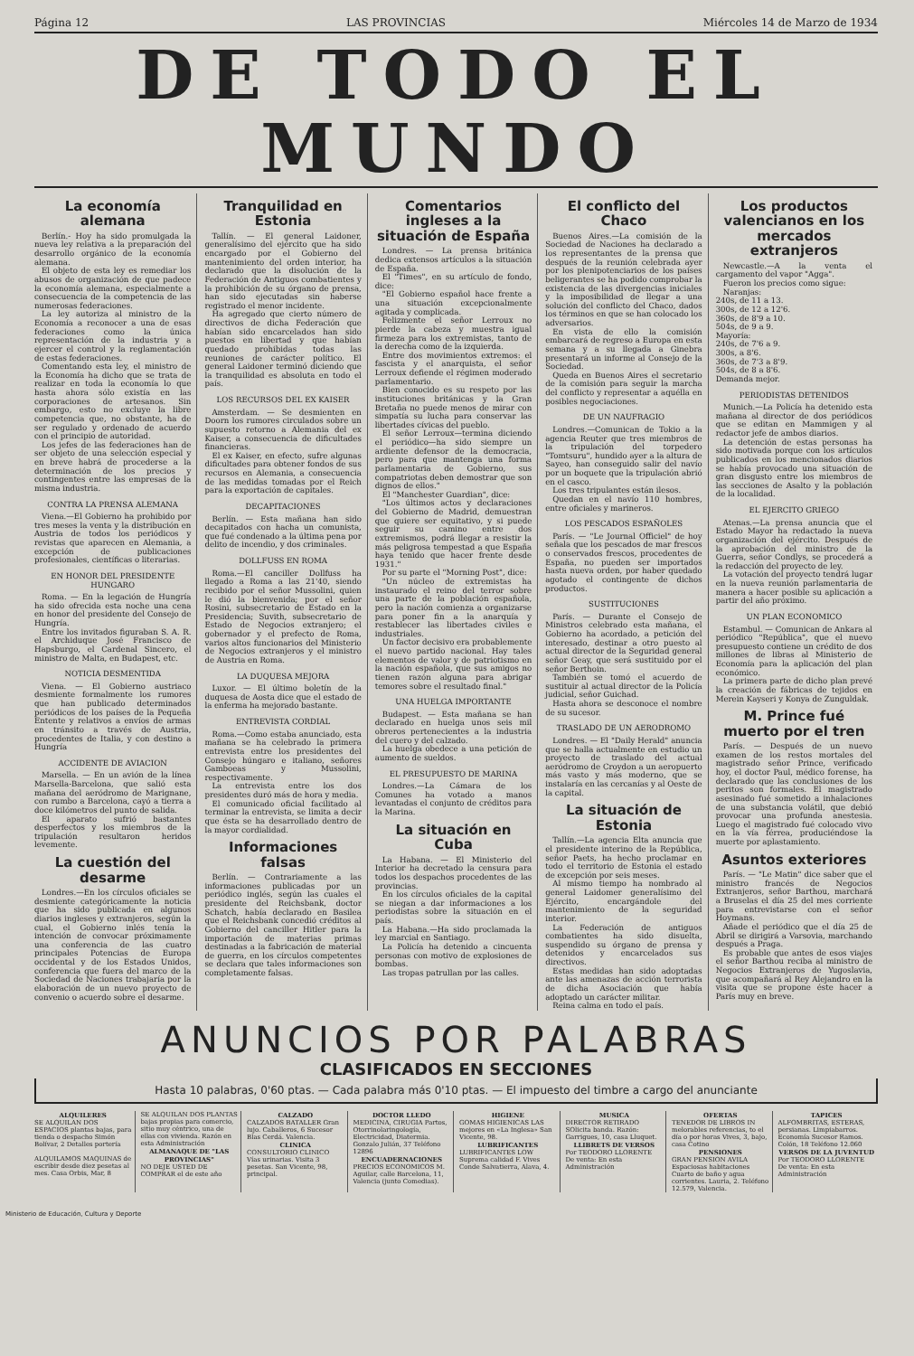Página 12 LAS PROVINCIAS Miércoles 14 de Marzo de 1934
DE TODO EL MUNDO
La economía alemana
Berlín.- Hoy ha sido promulgada la nueva ley relativa a la preparación del desarrollo orgánico de la economía alemana.
El objeto de esta ley es remediar los abusos de organización de que padece la economía alemana, especialmente a consecuencia de la competencia de las numerosas federaciones.
La ley autoriza al ministro de la Economía a reconocer a una de esas federaciones como la única representación de la industria y a ejercer el control y la reglamentación de estas federaciones.
Comentando esta ley, el ministro de la Economía ha dicho que se trata de realizar en toda la economía lo que hasta ahora sólo existía en las corporaciones de artesanos. Sin embargo, esto no excluye la libre competencia que, no obstante, ha de ser regulado y ordenado de acuerdo con el principio de autoridad.
Los jefes de las federaciones han de ser objeto de una selección especial y en breve habrá de procederse a la determinación de los precios y contingentes entre las empresas de la misma industria.
CONTRA LA PRENSA ALEMANA
Viena.—El Gobierno ha prohibido por tres meses la venta y la distribución en Austria de todos los periódicos y revistas que aparecen en Alemania, a excepción de publicaciones profesionales, científicas o literarias.
EN HONOR DEL PRESIDENTE HUNGARO
Roma. — En la legación de Hungría ha sido ofrecida esta noche una cena en honor del presidente del Consejo de Hungría.
Entre los invitados figuraban S. A. R. el Archiduque José Francisco de Hapsburgo, el Cardenal Sincero, el ministro de Malta, en Budapest, etc.
NOTICIA DESMENTIDA
Viena. — El Gobierno austriaco desmiente formalmente los rumores que han publicado determinados periódicos de los países de la Pequeña Entente y relativos a envíos de armas en tránsito a través de Austria, procedentes de Italia, y con destino a Hungría
ACCIDENTE DE AVIACION
Marsella. — En un avión de la línea Marsella-Barcelona, que salió esta mañana del aeródromo de Marignane, con rumbo a Barcelona, cayó a tierra a doce kilómetros del punto de salida.
El aparato sufrió bastantes desperfectos y los miembros de la tripulación resultaron heridos levemente.
La cuestión del desarme
Londres.—En los círculos oficiales se desmiente categóricamente la noticia que ha sido publicada en algunos diarios ingleses y extranjeros, según la cual, el Gobierno inlés tenía la intención de convocar próximamente una conferencia de las cuatro principales Potencias de Europa occidental y de los Estados Unidos, conferencia que fuera del marco de la Sociedad de Naciones trabajaría por la elaboración de un nuevo proyecto de convenio o acuerdo sobre el desarme.
Tranquilidad en Estonia
Tallín. — El general Laidoner, generalísimo del ejército que ha sido encargado por el Gobierno del mantenimiento del orden interior, ha declarado que la disolución de la Federación de Antiguos combatientes y la prohibición de su órgano de prensa, han sido ejecutadas sin haberse registrado el menor incidente.
Ha agregado que cierto número de directivos de dicha Federación que habían sido encarcelados han sido puestos en libertad y que habían quedado prohibidas todas las reuniones de carácter político. El general Laidoner terminó diciendo que la tranquilidad es absoluta en todo el país.
LOS RECURSOS DEL EX KAISER
Amsterdam. — Se desmienten en Doorn los rumores circulados sobre un supuesto retorno a Alemania del ex Kaiser, a consecuencia de dificultades financieras.
El ex Kaiser, en efecto, sufre algunas dificultades para obtener fondos de sus recursos en Alemania, a consecuencia de las medidas tomadas por el Reich para la exportación de capitales.
DECAPITACIONES
Berlín. — Esta mañana han sido decapitados con hacha un comunista, que fué condenado a la última pena por delito de incendio, y dos criminales.
DOLLFUSS EN ROMA
Roma.—El canciller Dollfuss ha llegado a Roma a las 21'40, siendo recibido por el señor Mussolini, quien le dió la bienvenida; por el señor Rosini, subsecretario de Estado en la Presidencia; Suvith, subsecretario de Estado de Negocios extranjero; el gobernador y el prefecto de Roma, varios altos funcionarios del Ministerio de Negocios extranjeros y el ministro de Austria en Roma.
LA DUQUESA MEJORA
Luxor. — El último boletín de la duquesa de Aosta dice que el estado de la enferma ha mejorado bastante.
ENTREVISTA CORDIAL
Roma.—Como estaba anunciado, esta mañana se ha celebrado la primera entrevista entre los presidentes del Consejo húngaro e italiano, señores Gamboeas y Mussolini, respectivamente.
La entrevista entre los dos presidentes duró más de hora y media.
El comunicado oficial facilitado al terminar la entrevista, se limita a decir que ésta se ha desarrollado dentro de la mayor cordialidad.
Informaciones falsas
Berlín. — Contrariamente a las informaciones publicadas por un periódico inglés, según las cuales el presidente del Reichsbank, doctor Schatch, había declarado en Basilea que el Reichsbank concedió créditos al Gobierno del canciller Hitler para la importación de materias primas destinadas a la fabricación de material de guerra, en los círculos competentes se declara que tales informaciones son completamente falsas.
Comentarios ingleses a la situación de España
Londres. — La prensa británica dedica extensos artículos a la situación de España.
El "Times", en su artículo de fondo, dice:
"El Gobierno español hace frente a una situación excepcionalmente agitada y complicada.
Felizmente el señor Lerroux no pierde la cabeza y muestra igual firmeza para los extremistas, tanto de la derecha como de la izquierda.
Entre dos movimientos extremos: el fascista y el anarquista, el señor Lerroux defiende el régimen moderado parlamentario.
Bien conocido es su respeto por las instituciones británicas y la Gran Bretaña no puede menos de mirar con simpatía su lucha para conservar las libertades cívicas del pueblo.
El señor Lerroux—termina diciendo el periódico—ha sido siempre un ardiente defensor de la democracia, pero para que mantenga una forma parlamentaria de Gobierno, sus compatriotas deben demostrar que son dignos de ellos."
El "Manchester Guardian", dice:
"Los últimos actos y declaraciones del Gobierno de Madrid, demuestran que quiere ser equitativo, y si puede seguir su camino entre dos extremismos, podrá llegar a resistir la más peligrosa tempestad a que España haya tenido que hacer frente desde 1931."
Por su parte el "Morning Post", dice:
"Un núcleo de extremistas ha instaurado el reino del terror sobre una parte de la población española, pero la nación comienza a organizarse para poner fin a la anarquía y restablecer las libertades civiles e industriales.
Un factor decisivo era probablemente el nuevo partido nacional. Hay tales elementos de valor y de patriotismo en la nación española, que sus amigos no tienen razón alguna para abrigar temores sobre el resultado final."
UNA HUELGA IMPORTANTE
Budapest. — Esta mañana se han declarado en huelga unos seis mil obreros pertenecientes a la industria del cuero y del calzado.
La huelga obedece a una petición de aumento de sueldos.
EL PRESUPUESTO DE MARINA
Londres.—La Cámara de los Comunes ha votado a manos levantadas el conjunto de créditos para la Marina.
La situación en Cuba
La Habana. — El Ministerio del Interior ha decretado la censura para todos los despachos procedentes de las provincias.
En los círculos oficiales de la capital se niegan a dar informaciones a los periodistas sobre la situación en el país.
La Habana.—Ha sido proclamada la ley marcial en Santiago.
La Policía ha detenido a cincuenta personas con motivo de explosiones de bombas.
Las tropas patrullan por las calles.
El conflicto del Chaco
Buenos Aires.—La comisión de la Sociedad de Naciones ha declarado a los representantes de la prensa que después de la reunión celebrada ayer por los plenipotenciarios de los países beligerantes se ha podido comprobar la existencia de las divergencias iniciales y la imposibilidad de llegar a una solución del conflicto del Chaco, dados los términos en que se han colocado los adversarios.
En vista de ello la comisión embarcará de regreso a Europa en esta semana y a su llegada a Ginebra presentará un informe al Consejo de la Sociedad.
Queda en Buenos Aires el secretario de la comisión para seguir la marcha del conflicto y representar a aquélla en posibles negociaciones.
DE UN NAUFRAGIO
Londres.—Comunican de Tokio a la agencia Reuter que tres miembros de la tripulación del torpedero "Tomtsuru", hundido ayer a la altura de Sayeo, han conseguido salir del navío por un boquete que la tripulación abrió en el casco.
Los tres tripulantes están ilesos.
Quedan en el navío 110 hombres, entre oficiales y marineros.
LOS PESCADOS ESPAÑOLES
París. — "Le Journal Officiel" de hoy señala que los pescados de mar frescos o conservados frescos, procedentes de España, no pueden ser importados hasta nueva orden, por haber quedado agotado el contingente de dichos productos.
SUSTITUCIONES
París. — Durante el Consejo de Ministros celebrado esta mañana, el Gobierno ha acordado, a petición del interesado, destinar a otro puesto al actual director de la Seguridad general señor Geay, que será sustituido por el señor Berthoin.
También se tomó el acuerdo de sustituir al actual director de la Policía judicial, señor Guichad.
Hasta ahora se desconoce el nombre de su sucesor.
TRASLADO DE UN AERODROMO
Londres. — El "Daily Herald" anuncia que se halla actualmente en estudio un proyecto de traslado del actual aeródromo de Croydon a un aeropuerto más vasto y más moderno, que se instalaría en las cercanías y al Oeste de la capital.
La situación de Estonia
Tallín.—La agencia Elta anuncia que el presidente interino de la República, señor Paets, ha hecho proclamar en todo el territorio de Estonia el estado de excepción por seis meses.
Al mismo tiempo ha nombrado al general Laidomer generalísimo del Ejército, encargándole del mantenimiento de la seguridad interior.
La Federación de antiguos combatientes ha sido disuelta, suspendido su órgano de prensa y detenidos y encarcelados sus directivos.
Estas medidas han sido adoptadas ante las amenazas de acción terrorista de dicha Asociación que había adoptado un carácter militar.
Reina calma en todo el país.
Los productos valencianos en los mercados extranjeros
Newcastle.—A la venta el cargamento del vapor "Agga".
Fueron los precios como sigue:
Naranjas:
240s, de 11 a 13.
300s, de 12 a 12'6.
360s, de 8'9 a 10.
504s, de 9 a 9.
Mayoría:
240s, de 7'6 a 9.
300s, a 8'6.
360s, de 7'3 a 8'9.
504s, de 8 a 8'6.
Demanda mejor.
PERIODISTAS DETENIDOS
Munich.—La Policía ha detenido esta mañana al director de dos periódicos que se editan en Mammigen y al redactor jefe de ambos diarios.
La detención de estas personas ha sido motivada porque con los artículos publicados en los mencionados diarios se había provocado una situación de gran disgusto entre los miembros de las secciones de Asalto y la población de la localidad.
EL EJERCITO GRIEGO
Atenas.—La prensa anuncia que el Estado Mayor ha redactado la nueva organización del ejército. Después de la aprobación del ministro de la Guerra, señor Condlys, se procederá a la redacción del proyecto de ley.
La votación del proyecto tendrá lugar en la nueva reunión parlamentaria de manera a hacer posible su aplicación a partir del año próximo.
UN PLAN ECONOMICO
Estambul. — Comunican de Ankara al periódico "República", que el nuevo presupuesto contiene un crédito de dos millones de libras al Ministerio de Economía para la aplicación del plan económico.
La primera parte de dicho plan prevé la creación de fábricas de tejidos en Merein Kayseri y Konya de Zunguldak.
M. Prince fué muerto por el tren
París. — Después de un nuevo examen de los restos mortales del magistrado señor Prince, verificado hoy, el doctor Paul, médico forense, ha declarado que las conclusiones de los peritos son formales. El magistrado asesinado fué sometido a inhalaciones de una substancia volátil, que debió provocar una profunda anestesia. Luego el magistrado fué colocado vivo en la vía férrea, produciéndose la muerte por aplastamiento.
Asuntos exteriores
París. — "Le Matin" dice saber que el ministro francés de Negocios Extranjeros, señor Barthou, marchará a Bruselas el día 25 del mes corriente para entrevistarse con el señor Hoymans.
Añade el periódico que el día 25 de Abril se dirigirá a Varsovia, marchando después a Praga.
Es probable que antes de esos viajes el señor Barthou reciba al ministro de Negocios Extranjeros de Yugoslavia, que acompañará al Rey Alejandro en la visita que se propone éste hacer a París muy en breve.
ANUNCIOS POR PALABRAS
CLASIFICADOS EN SECCIONES
Hasta 10 palabras, 0'60 ptas. — Cada palabra más 0'10 ptas. — El impuesto del timbre a cargo del anunciante
ALQUILERES
SE ALQUILAN DOS ESPACIOS plantas bajas, para tienda o despacho Simón Bolívar, 2 Detalles portería
ALQUILAMOS MAQUINAS de escribir desde diez pesetas al mes. Casa Orbis, Mar, 8
SE ALQUILAN DOS PLANTAS bajas propias para comercio, sitio muy céntrico, una de ellas con vivienda. Razón en esta Administración
ALMANAQUE DE "LAS PROVINCIAS"
NO DEJE USTED DE COMPRAR el de este año
CALZADO
CALZADOS BATALLER Gran lujo. Caballeros, 6 Sucesor Blas Cerdá. Valencia.
CLINICA
CONSULTORIO CLINICO Vías urinarias. Visita 3 pesetas. San Vicente, 98, principal.
DOCTOR LLEDO
MEDICINA, CIRUGIA Partos, Otorrinolaringología, Electricidad, Diatermia. Gonzalo Julián, 37 Teléfono 12896
ENCUADERNACIONES
PRECIOS ECONOMICOS M. Aguilar, calle Barcelona, 11, Valencia (junto Comedias).
HIGIENE
GOMAS HIGIENICAS LAS mejores en «La Inglesa» San Vicente, 98.
LUBRIFICANTES
LUBRIFICANTES LOW Suprema calidad F. Vives Conde Salvatierra, Alava, 4.
MUSICA
DIRECTOR RETIRADO SOlicita banda. Razón: Garrigues, 10, casa Lluquet.
LLIBRETS DE VERSOS
Por TEODORO LLORENTE De venta: En esta Administración
OFERTAS
TENEDOR DE LIBROS IN melorables referencias, to el día o por horas Vives, 3, bajo, casa Cotino
PENSIONES
GRAN PENSION AVILA Espaciosas habitaciones Cuarto de baño y agua corrientes. Lauria, 2. Teléfono 12.579, Valencia.
TAPICES
ALFOMBRITAS, ESTERAS, persianas. Limpiabarros. Economía Sucesor Ramos. Colón, 18 Teléfono 12.060
VERSOS DE LA JUVENTUD
Por TEODORO LLORENTE De venta: En esta Administración
Ministerio de Educación, Cultura y Deporte